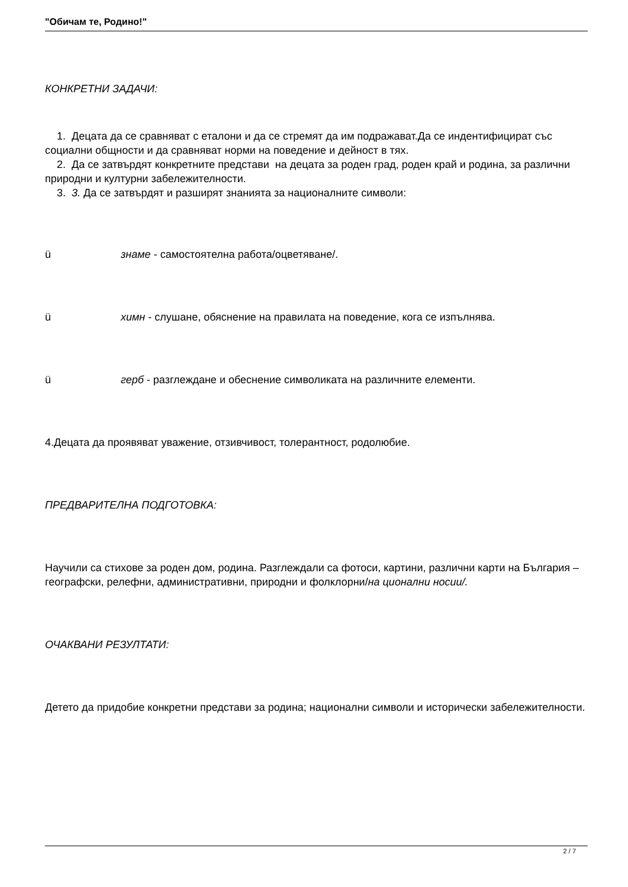"Обичам те, Родино!"
КОНКРЕТНИ ЗАДАЧИ:
1. Децата да се сравняват с еталони и да се стремят да им подражават.Да се индентифицират със социални общности и да сравняват норми на поведение и дейност в тях.
2. Да се затвърдят конкретните представи на децата за роден град, роден край и родина, за различни природни и културни забележителности.
3. 3. Да се затвърдят и разширят знанията за националните символи:
ü знаме - самостоятелна работа/оцветяване/.
ü химн - слушане, обяснение на правилата на поведение, кога се изпълнява.
ü герб - разглеждане и обеснение символиката на различните елементи.
4.Децата да проявяват уважение, отзивчивост, толерантност, родолюбие.
ПРЕДВАРИТЕЛНА ПОДГОТОВКА:
Научили са стихове за роден дом, родина. Разглеждали са фотоси, картини, различни карти на България – географски, релефни, административни, природни и фолклорни/на ционални носии/.
ОЧАКВАНИ РЕЗУЛТАТИ:
Детето да придобие конкретни представи за родина; национални символи и исторически забележителности.
2 / 7